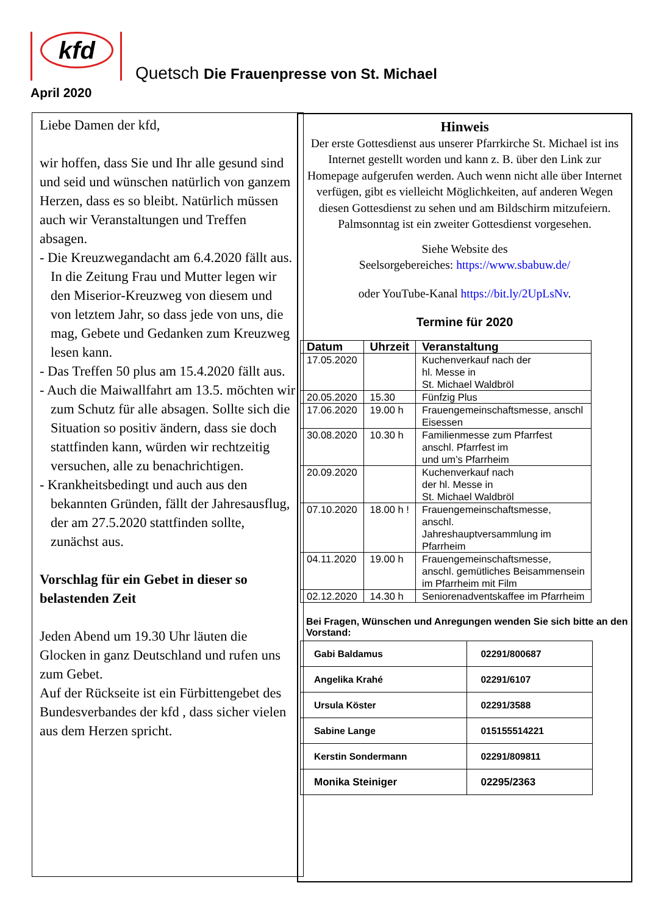kfd
Quetsch Die Frauenpresse von St. Michael
April 2020
Liebe Damen der kfd,
wir hoffen, dass Sie und Ihr alle gesund sind und seid und wünschen natürlich von ganzem Herzen, dass es so bleibt. Natürlich müssen auch wir Veranstaltungen und Treffen absagen.
- Die Kreuzwegandacht am 6.4.2020 fällt aus. In die Zeitung Frau und Mutter legen wir den Miserior-Kreuzweg von diesem und von letztem Jahr, so dass jede von uns, die mag, Gebete und Gedanken zum Kreuzweg lesen kann.
- Das Treffen 50 plus am 15.4.2020 fällt aus.
- Auch die Maiwallfahrt am 13.5. möchten wir zum Schutz für alle absagen. Sollte sich die Situation so positiv ändern, dass sie doch stattfinden kann, würden wir rechtzeitig versuchen, alle zu benachrichtigen.
- Krankheitsbedingt und auch aus den bekannten Gründen, fällt der Jahresausflug, der am 27.5.2020 stattfinden sollte, zunächst aus.
Vorschlag für ein Gebet in dieser so belastenden Zeit
Jeden Abend um 19.30 Uhr läuten die Glocken in ganz Deutschland und rufen uns zum Gebet.
Auf der Rückseite ist ein Fürbittengebet des Bundesverbandes der kfd , dass sicher vielen aus dem Herzen spricht.
Hinweis
Der erste Gottesdienst aus unserer Pfarrkirche St. Michael ist ins Internet gestellt worden und kann z. B. über den Link zur Homepage aufgerufen werden. Auch wenn nicht alle über Internet verfügen, gibt es vielleicht Möglichkeiten, auf anderen Wegen diesen Gottesdienst zu sehen und am Bildschirm mitzufeiern. Palmsonntag ist ein zweiter Gottesdienst vorgesehen.
Siehe Website des
Seelsorgebereiches: https://www.sbabuw.de/
oder YouTube-Kanal https://bit.ly/2UpLsNv.
Termine für 2020
| Datum | Uhrzeit | Veranstaltung |
| --- | --- | --- |
| 17.05.2020 | | Kuchenverkauf nach der hl. Messe in St. Michael Waldbröl |
| 20.05.2020 | 15.30 | Fünfzig Plus |
| 17.06.2020 | 19.00 h | Frauengemeinschaftsmesse, anschl Eisessen |
| 30.08.2020 | 10.30 h | Familienmesse zum Pfarrfest anschl. Pfarrfest im und um’s Pfarrheim |
| 20.09.2020 | | Kuchenverkauf nach der hl. Messe in St. Michael Waldbröl |
| 07.10.2020 | 18.00 h ! | Frauengemeinschaftsmesse, anschl. Jahreshauptversammlung im Pfarrheim |
| 04.11.2020 | 19.00 h | Frauengemeinschaftsmesse, anschl. gemütliches Beisammensein im Pfarrheim mit Film |
| 02.12.2020 | 14.30 h | Seniorenadventskaffee im Pfarrheim |
Bei Fragen, Wünschen und Anregungen wenden Sie sich bitte an den Vorstand:
| Gabi Baldamus | 02291/800687 |
| Angelika Krahé | 02291/6107 |
| Ursula Köster | 02291/3588 |
| Sabine Lange | 015155514221 |
| Kerstin Sondermann | 02291/809811 |
| Monika Steiniger | 02295/2363 |